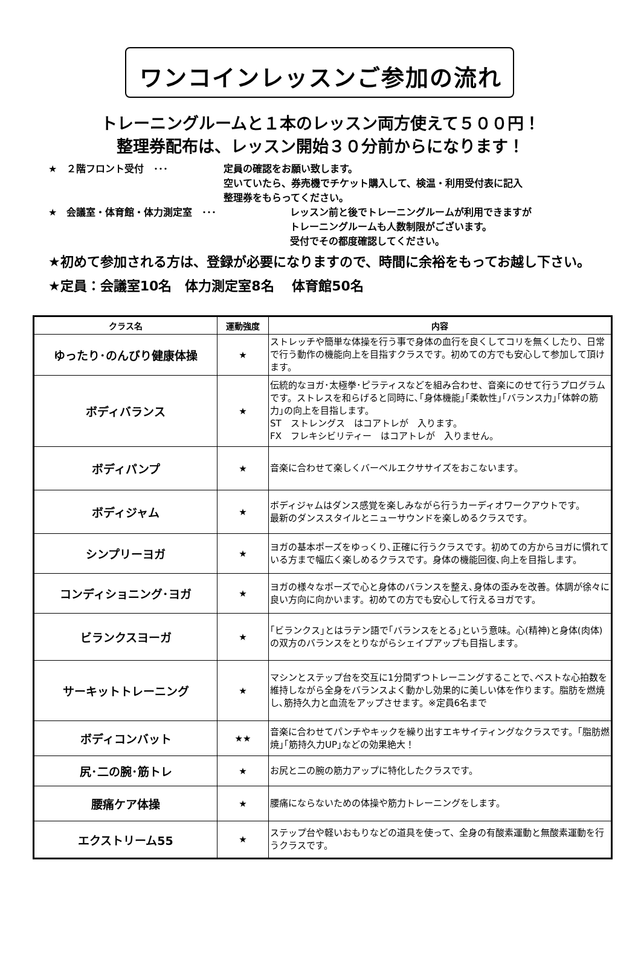ワンコインレッスンご参加の流れ
トレーニングルームと１本のレッスン両方使えて５００円！
整理券配布は、レッスン開始３０分前からになります！
★　２階フロント受付　･･･ 定員の確認をお願い致します。
空いていたら、券売機でチケット購入して、検温・利用受付表に記入
整理券をもらってください。
★　会議室・体育館・体力測定室　･･･ レッスン前と後でトレーニングルームが利用できますが
トレーニングルームも人数制限がございます。
受付でその都度確認してください。
★初めて参加される方は、登録が必要になりますので、時間に余裕をもってお越し下さい。
★定員：会議室10名　体力測定室8名　 体育館50名
| クラス名 | 運動強度 | 内容 |
| --- | --- | --- |
| ゆったり･のんびり健康体操 | ★ | ストレッチや簡単な体操を行う事で身体の血行を良くしてコリを無くしたり、日常で行う動作の機能向上を目指すクラスです。初めての方でも安心して参加して頂けます。 |
| ボディバランス | ★ | 伝統的なヨガ･太極拳･ピラティスなどを組み合わせ、音楽にのせて行うプログラムです。ストレスを和らげると同時に､｢身体機能｣｢柔軟性｣｢バランス力｣｢体幹の筋力｣の向上を目指します。 ST ストレングス はコアトレが 入ります。 FX フレキシビリティー はコアトレが 入りません。 |
| ボディパンプ | ★ | 音楽に合わせて楽しくバーベルエクササイズをおこないます。 |
| ボディジャム | ★ | ボディジャムはダンス感覚を楽しみながら行うカーディオワークアウトです。 最新のダンススタイルとニューサウンドを楽しめるクラスです。 |
| シンプリーヨガ | ★ | ヨガの基本ポーズをゆっくり､正確に行うクラスです。初めての方からヨガに慣れている方まで幅広く楽しめるクラスです。身体の機能回復､向上を目指します。 |
| コンディショニング･ヨガ | ★ | ヨガの様々なポーズで心と身体のバランスを整え､身体の歪みを改善。体調が徐々に良い方向に向かいます。初めての方でも安心して行えるヨガです。 |
| ビランクスヨーガ | ★ | ｢ビランクス｣とはラテン語で｢バランスをとる｣という意味。心(精神)と身体(肉体)の双方のバランスをとりながらシェイプアップも目指します。 |
| サーキットトレーニング | ★ | マシンとステップ台を交互に1分間ずつトレーニングすることで､ベストな心拍数を維持しながら全身をバランスよく動かし効果的に美しい体を作ります。脂肪を燃焼し､筋持久力と血流をアップさせます。※定員6名まで |
| ボディコンバット | ★★ | 音楽に合わせてパンチやキックを繰り出すエキサイティングなクラスです。｢脂肪燃焼｣｢筋持久力UP｣などの効果絶大！ |
| 尻･二の腕･筋トレ | ★ | お尻と二の腕の筋力アップに特化したクラスです。 |
| 腰痛ケア体操 | ★ | 腰痛にならないための体操や筋力トレーニングをします。 |
| エクストリーム55 | ★ | ステップ台や軽いおもりなどの道具を使って、全身の有酸素運動と無酸素運動を行うクラスです。 |